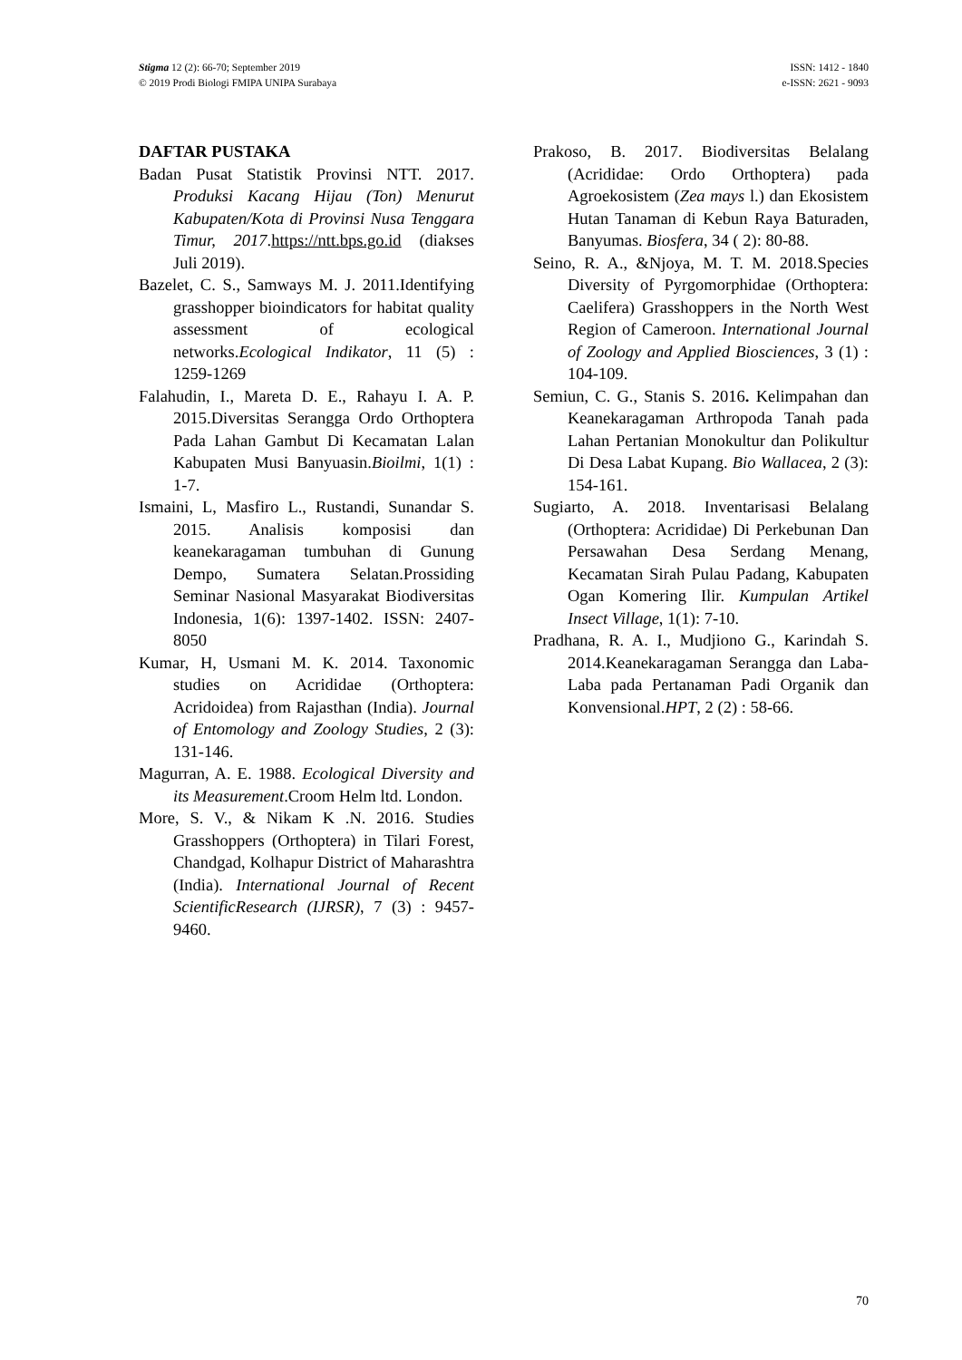Stigma 12 (2): 66-70; September 2019
© 2019 Prodi Biologi FMIPA UNIPA Surabaya
ISSN: 1412 - 1840
e-ISSN: 2621 - 9093
DAFTAR PUSTAKA
Badan Pusat Statistik Provinsi NTT. 2017. Produksi Kacang Hijau (Ton) Menurut Kabupaten/Kota di Provinsi Nusa Tenggara Timur, 2017.https://ntt.bps.go.id (diakses Juli 2019).
Bazelet, C. S., Samways M. J. 2011.Identifying grasshopper bioindicators for habitat quality assessment of ecological networks.Ecological Indikator, 11 (5) : 1259-1269
Falahudin, I., Mareta D. E., Rahayu I. A. P. 2015.Diversitas Serangga Ordo Orthoptera Pada Lahan Gambut Di Kecamatan Lalan Kabupaten Musi Banyuasin.Bioilmi, 1(1) : 1-7.
Ismaini, L, Masfiro L., Rustandi, Sunandar S. 2015. Analisis komposisi dan keanekaragaman tumbuhan di Gunung Dempo, Sumatera Selatan.Prossiding Seminar Nasional Masyarakat Biodiversitas Indonesia, 1(6): 1397-1402. ISSN: 2407-8050
Kumar, H, Usmani M. K. 2014. Taxonomic studies on Acrididae (Orthoptera: Acridoidea) from Rajasthan (India). Journal of Entomology and Zoology Studies, 2 (3): 131-146.
Magurran, A. E. 1988. Ecological Diversity and its Measurement.Croom Helm ltd. London.
More, S. V., & Nikam K .N. 2016. Studies Grasshoppers (Orthoptera) in Tilari Forest, Chandgad, Kolhapur District of Maharashtra (India). International Journal of Recent ScientificResearch (IJRSR), 7 (3) : 9457-9460.
Prakoso, B. 2017. Biodiversitas Belalang (Acrididae: Ordo Orthoptera) pada Agroekosistem (Zea mays l.) dan Ekosistem Hutan Tanaman di Kebun Raya Baturaden, Banyumas. Biosfera, 34 ( 2): 80-88.
Seino, R. A., &Njoya, M. T. M. 2018.Species Diversity of Pyrgomorphidae (Orthoptera: Caelifera) Grasshoppers in the North West Region of Cameroon. International Journal of Zoology and Applied Biosciences, 3 (1) : 104-109.
Semiun, C. G., Stanis S. 2016. Kelimpahan dan Keanekaragaman Arthropoda Tanah pada Lahan Pertanian Monokultur dan Polikultur Di Desa Labat Kupang. Bio Wallacea, 2 (3): 154-161.
Sugiarto, A. 2018. Inventarisasi Belalang (Orthoptera: Acrididae) Di Perkebunan Dan Persawahan Desa Serdang Menang, Kecamatan Sirah Pulau Padang, Kabupaten Ogan Komering Ilir. Kumpulan Artikel Insect Village, 1(1): 7-10.
Pradhana, R. A. I., Mudjiono G., Karindah S. 2014.Keanekaragaman Serangga dan Laba-Laba pada Pertanaman Padi Organik dan Konvensional.HPT, 2 (2) : 58-66.
70